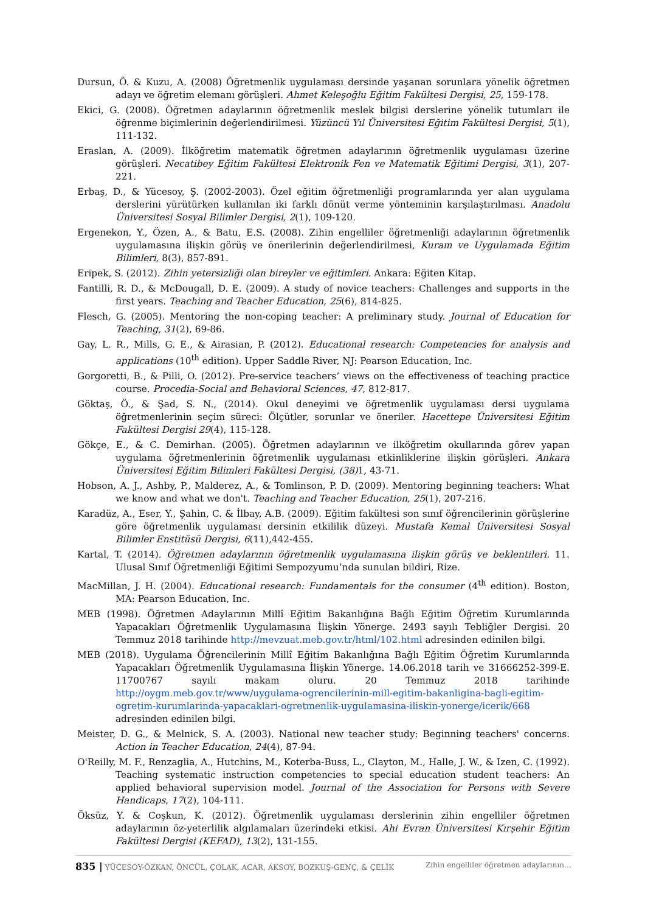Dursun, Ö. & Kuzu, A. (2008) Öğretmenlik uygulaması dersinde yaşanan sorunlara yönelik öğretmen adayı ve öğretim elemanı görüşleri. Ahmet Keleşoğlu Eğitim Fakültesi Dergisi, 25, 159-178.
Ekici, G. (2008). Öğretmen adaylarının öğretmenlik meslek bilgisi derslerine yönelik tutumları ile öğrenme biçimlerinin değerlendirilmesi. Yüzüncü Yıl Üniversitesi Eğitim Fakültesi Dergisi, 5(1), 111-132.
Eraslan, A. (2009). İlköğretim matematik öğretmen adaylarının öğretmenlik uygulaması üzerine görüşleri. Necatibey Eğitim Fakültesi Elektronik Fen ve Matematik Eğitimi Dergisi, 3(1), 207-221.
Erbaş, D., & Yücesoy, Ş. (2002-2003). Özel eğitim öğretmenliği programlarında yer alan uygulama derslerini yürütürken kullanılan iki farklı dönüt verme yönteminin karşılaştırılması. Anadolu Üniversitesi Sosyal Bilimler Dergisi, 2(1), 109-120.
Ergenekon, Y., Özen, A., & Batu, E.S. (2008). Zihin engelliler öğretmenliği adaylarının öğretmenlik uygulamasına ilişkin görüş ve önerilerinin değerlendirilmesi, Kuram ve Uygulamada Eğitim Bilimleri, 8(3), 857-891.
Eripek, S. (2012). Zihin yetersizliği olan bireyler ve eğitimleri. Ankara: Eğiten Kitap.
Fantilli, R. D., & McDougall, D. E. (2009). A study of novice teachers: Challenges and supports in the first years. Teaching and Teacher Education, 25(6), 814-825.
Flesch, G. (2005). Mentoring the non-coping teacher: A preliminary study. Journal of Education for Teaching, 31(2), 69-86.
Gay, L. R., Mills, G. E., & Airasian, P. (2012). Educational research: Competencies for analysis and applications (10<sup>th</sup> edition). Upper Saddle River, NJ: Pearson Education, Inc.
Gorgoretti, B., & Pilli, O. (2012). Pre-service teachers’ views on the effectiveness of teaching practice course. Procedia-Social and Behavioral Sciences, 47, 812-817.
Göktaş, Ö., & Şad, S. N., (2014). Okul deneyimi ve öğretmenlik uygulaması dersi uygulama öğretmenlerinin seçim süreci: Ölçütler, sorunlar ve öneriler. Hacettepe Üniversitesi Eğitim Fakültesi Dergisi 29(4), 115-128.
Gökçe, E., & C. Demirhan. (2005). Öğretmen adaylarının ve ilköğretim okullarında görev yapan uygulama öğretmenlerinin öğretmenlik uygulaması etkinliklerine ilişkin görüşleri. Ankara Üniversitesi Eğitim Bilimleri Fakültesi Dergisi, (38) 1, 43-71.
Hobson, A. J., Ashby, P., Malderez, A., & Tomlinson, P. D. (2009). Mentoring beginning teachers: What we know and what we don't. Teaching and Teacher Education, 25(1), 207-216.
Karadüz, A., Eser, Y., Şahin, C. & İlbay, A.B. (2009). Eğitim fakültesi son sınıf öğrencilerinin görüşlerine göre öğretmenlik uygulaması dersinin etkililik düzeyi. Mustafa Kemal Üniversitesi Sosyal Bilimler Enstitüsü Dergisi, 6(11),442-455.
Kartal, T. (2014). Öğretmen adaylarının öğretmenlik uygulamasına ilişkin görüş ve beklentileri. 11. Ulusal Sınıf Öğretmenliği Eğitimi Sempozyumu’nda sunulan bildiri, Rize.
MacMillan, J. H. (2004). Educational research: Fundamentals for the consumer (4<sup>th</sup> edition). Boston, MA: Pearson Education, Inc.
MEB (1998). Öğretmen Adaylarının Millî Eğitim Bakanlığına Bağlı Eğitim Öğretim Kurumlarında Yapacakları Öğretmenlik Uygulamasına İlişkin Yönerge. 2493 sayılı Tebliğler Dergisi. 20 Temmuz 2018 tarihinde http://mevzuat.meb.gov.tr/html/102.html adresinden edinilen bilgi.
MEB (2018). Uygulama Öğrencilerinin Millî Eğitim Bakanlığına Bağlı Eğitim Öğretim Kurumlarında Yapacakları Öğretmenlik Uygulamasına İlişkin Yönerge. 14.06.2018 tarih ve 31666252-399-E. 11700767 sayılı makam oluru. 20 Temmuz 2018 tarihinde http://oygm.meb.gov.tr/www/uygulama-ogrencilerinin-mill-egitim-bakanligina-bagli-egitim-ogretim-kurumlarinda-yapacaklari-ogretmenlik-uygulamasina-iliskin-yonerge/icerik/668 adresinden edinilen bilgi.
Meister, D. G., & Melnick, S. A. (2003). National new teacher study: Beginning teachers' concerns. Action in Teacher Education, 24(4), 87-94.
O'Reilly, M. F., Renzaglia, A., Hutchins, M., Koterba-Buss, L., Clayton, M., Halle, J. W., & Izen, C. (1992). Teaching systematic instruction competencies to special education student teachers: An applied behavioral supervision model. Journal of the Association for Persons with Severe Handicaps, 17(2), 104-111.
Öksüz, Y. & Coşkun, K. (2012). Öğretmenlik uygulaması derslerinin zihin engelliler öğretmen adaylarının öz-yeterlilik algılamaları üzerindeki etkisi. Ahi Evran Üniversitesi Kırşehir Eğitim Fakültesi Dergisi (KEFAD), 13(2), 131-155.
835 | YÜCESOY-ÖZKAN, ÖNCÜL, ÇOLAK, ACAR, AKSOY, BOZKUŞ-GENÇ, & ÇELİK Zihin engelliler öğretmen adaylarının…